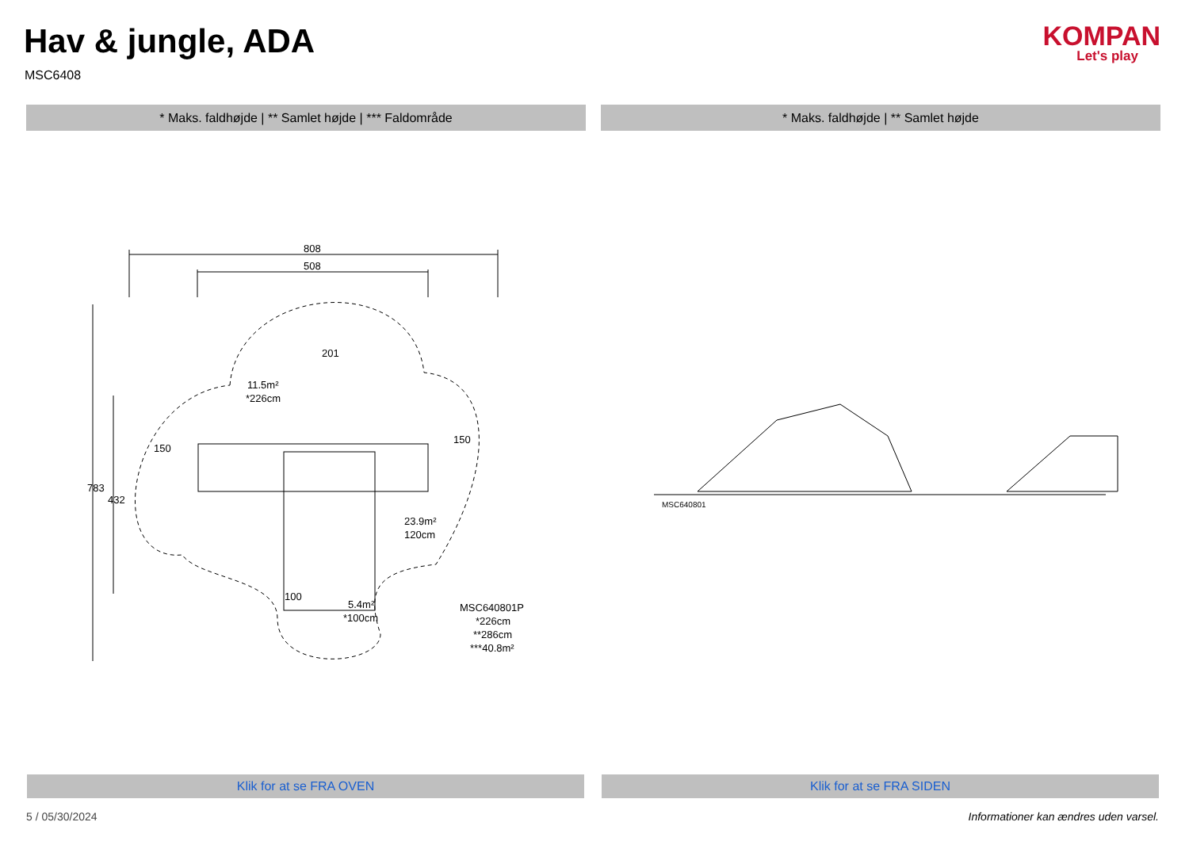Hav & jungle, ADA
MSC6408
KOMPAN
Let's play
* Maks. faldhøjde | ** Samlet højde | *** Faldområde * Maks. faldhøjde | ** Samlet højde
808
508
11.5m²
*226cm
150
150
23.9m²
120cm
100
5.4m²
*100cm
MSC640801P
*226cm
**286cm
***40.8m²
783
432
201
MSC640801
Klik for at se FRA OVEN Klik for at se FRA SIDEN
5 / 05/30/2024
Informationer kan ændres uden varsel.